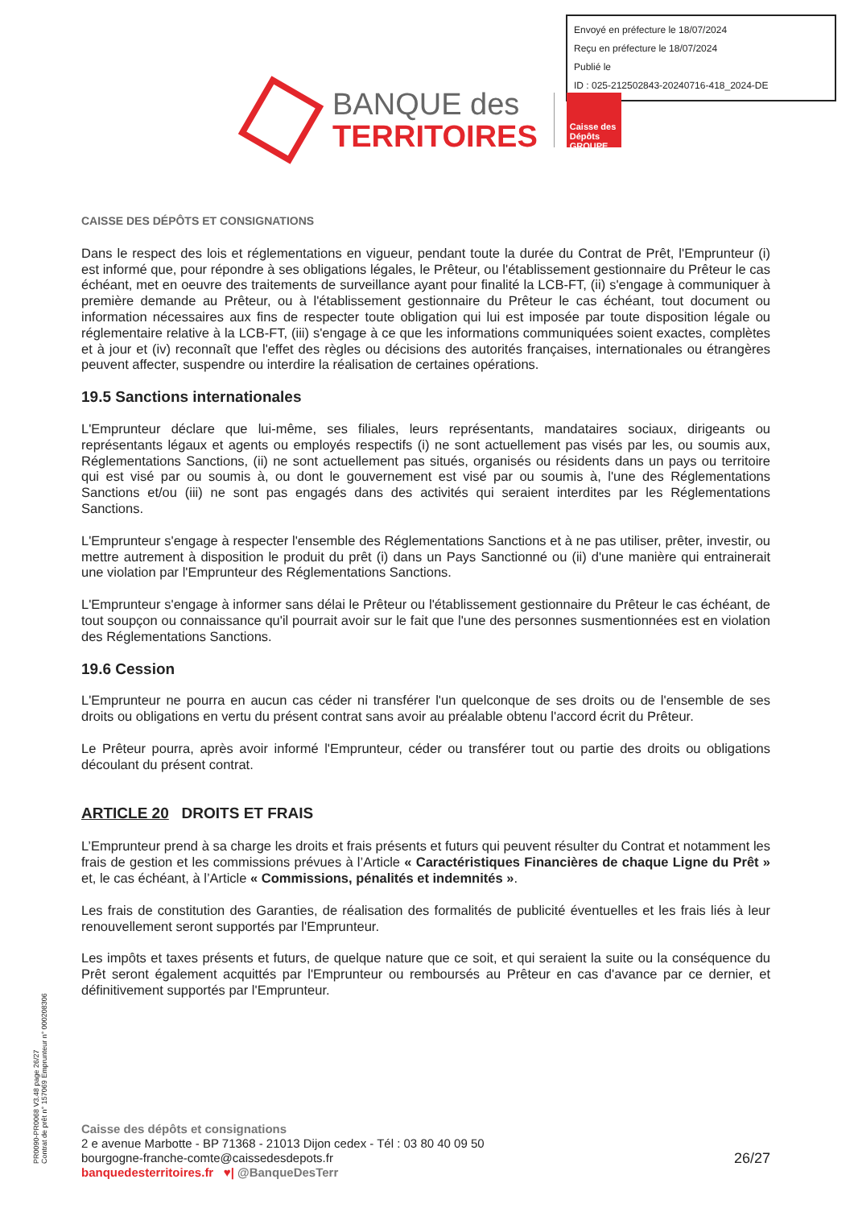Envoyé en préfecture le 18/07/2024
Reçu en préfecture le 18/07/2024
Publié le
ID : 025-212502843-20240716-418_2024-DE
BANQUE des
TERRITOIRES
Caisse des Dépôts GROUPE
CAISSE DES DÉPÔTS ET CONSIGNATIONS
Dans le respect des lois et réglementations en vigueur, pendant toute la durée du Contrat de Prêt, l'Emprunteur (i) est informé que, pour répondre à ses obligations légales, le Prêteur, ou l'établissement gestionnaire du Prêteur le cas échéant, met en oeuvre des traitements de surveillance ayant pour finalité la LCB-FT, (ii) s'engage à communiquer à première demande au Prêteur, ou à l'établissement gestionnaire du Prêteur le cas échéant, tout document ou information nécessaires aux fins de respecter toute obligation qui lui est imposée par toute disposition légale ou réglementaire relative à la LCB-FT, (iii) s'engage à ce que les informations communiquées soient exactes, complètes et à jour et (iv) reconnaît que l'effet des règles ou décisions des autorités françaises, internationales ou étrangères peuvent affecter, suspendre ou interdire la réalisation de certaines opérations.
19.5 Sanctions internationales
L'Emprunteur déclare que lui-même, ses filiales, leurs représentants, mandataires sociaux, dirigeants ou représentants légaux et agents ou employés respectifs (i) ne sont actuellement pas visés par les, ou soumis aux, Réglementations Sanctions, (ii) ne sont actuellement pas situés, organisés ou résidents dans un pays ou territoire qui est visé par ou soumis à, ou dont le gouvernement est visé par ou soumis à, l'une des Réglementations Sanctions et/ou (iii) ne sont pas engagés dans des activités qui seraient interdites par les Réglementations Sanctions.
L'Emprunteur s'engage à respecter l'ensemble des Réglementations Sanctions et à ne pas utiliser, prêter, investir, ou mettre autrement à disposition le produit du prêt (i) dans un Pays Sanctionné ou (ii) d'une manière qui entrainerait une violation par l'Emprunteur des Réglementations Sanctions.
L'Emprunteur s'engage à informer sans délai le Prêteur ou l'établissement gestionnaire du Prêteur le cas échéant, de tout soupçon ou connaissance qu'il pourrait avoir sur le fait que l'une des personnes susmentionnées est en violation des Réglementations Sanctions.
19.6 Cession
L'Emprunteur ne pourra en aucun cas céder ni transférer l'un quelconque de ses droits ou de l'ensemble de ses droits ou obligations en vertu du présent contrat sans avoir au préalable obtenu l'accord écrit du Prêteur.
Le Prêteur pourra, après avoir informé l'Emprunteur, céder ou transférer tout ou partie des droits ou obligations découlant du présent contrat.
ARTICLE 20 DROITS ET FRAIS
L’Emprunteur prend à sa charge les droits et frais présents et futurs qui peuvent résulter du Contrat et notamment les frais de gestion et les commissions prévues à l’Article « Caractéristiques Financières de chaque Ligne du Prêt » et, le cas échéant, à l’Article « Commissions, pénalités et indemnités ».
Les frais de constitution des Garanties, de réalisation des formalités de publicité éventuelles et les frais liés à leur renouvellement seront supportés par l'Emprunteur.
Les impôts et taxes présents et futurs, de quelque nature que ce soit, et qui seraient la suite ou la conséquence du Prêt seront également acquittés par l'Emprunteur ou remboursés au Prêteur en cas d'avance par ce dernier, et définitivement supportés par l'Emprunteur.
PR0090-PR0068 V3.48 page 26/27
Contrat de prêt n° 157069 Emprunteur n° 000208306
Caisse des dépôts et consignations
2 e avenue Marbotte - BP 71368 - 21013 Dijon cedex - Tél : 03 80 40 09 50
bourgogne-franche-comte@caissedesdepots.fr
banquedesterritoires.fr ♥| @BanqueDesTerr
26/27